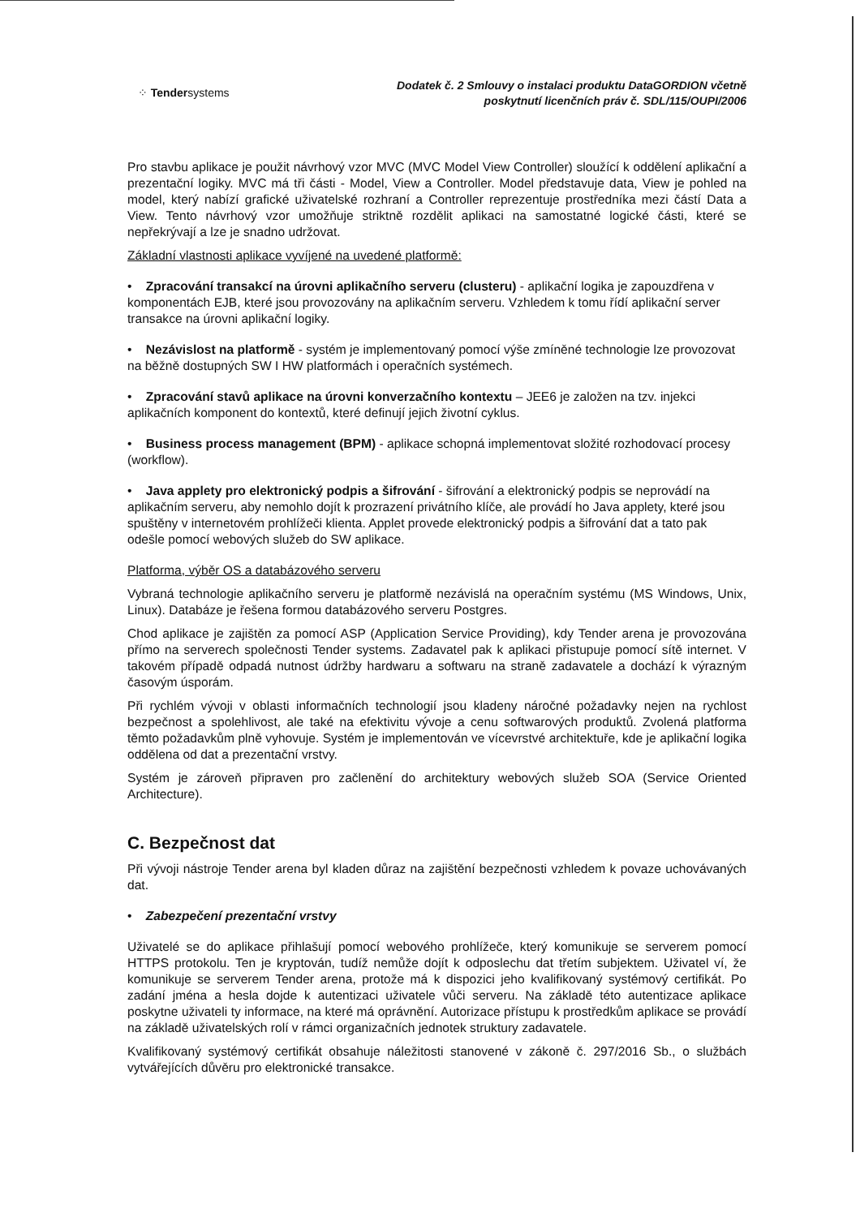⁘ Tendersystems
Dodatek č. 2 Smlouvy o instalaci produktu DataGORDION včetně
poskytnutí licenčních práv č. SDL/115/OUPI/2006
Pro stavbu aplikace je použit návrhový vzor MVC (MVC Model View Controller) sloužící k oddělení aplikační a prezentační logiky. MVC má tři části - Model, View a Controller. Model představuje data, View je pohled na model, který nabízí grafické uživatelské rozhraní a Controller reprezentuje prostředníka mezi částí Data a View. Tento návrhový vzor umožňuje striktně rozdělit aplikaci na samostatné logické části, které se nepřekrývají a lze je snadno udržovat.
Základní vlastnosti aplikace vyvíjené na uvedené platformě:
• Zpracování transakcí na úrovni aplikačního serveru (clusteru) - aplikační logika je zapouzdřena v komponentách EJB, které jsou provozovány na aplikačním serveru. Vzhledem k tomu řídí aplikační server transakce na úrovni aplikační logiky.
• Nezávislost na platformě - systém je implementovaný pomocí výše zmíněné technologie lze provozovat na běžně dostupných SW I HW platformách i operačních systémech.
• Zpracování stavů aplikace na úrovni konverzačního kontextu – JEE6 je založen na tzv. injekci aplikačních komponent do kontextů, které definují jejich životní cyklus.
• Business process management (BPM) - aplikace schopná implementovat složité rozhodovací procesy (workflow).
• Java applety pro elektronický podpis a šifrování - šifrování a elektronický podpis se neprovádí na aplikačním serveru, aby nemohlo dojít k prozrazení privátního klíče, ale provádí ho Java applety, které jsou spuštěny v internetovém prohlížeči klienta. Applet provede elektronický podpis a šifrování dat a tato pak odešle pomocí webových služeb do SW aplikace.
Platforma, výběr OS a databázového serveru
Vybraná technologie aplikačního serveru je platformě nezávislá na operačním systému (MS Windows, Unix, Linux). Databáze je řešena formou databázového serveru Postgres.
Chod aplikace je zajištěn za pomocí ASP (Application Service Providing), kdy Tender arena je provozována přímo na serverech společnosti Tender systems. Zadavatel pak k aplikaci přistupuje pomocí sítě internet. V takovém případě odpadá nutnost údržby hardwaru a softwaru na straně zadavatele a dochází k výrazným časovým úsporám.
Při rychlém vývoji v oblasti informačních technologií jsou kladeny náročné požadavky nejen na rychlost bezpečnost a spolehlivost, ale také na efektivitu vývoje a cenu softwarových produktů. Zvolená platforma těmto požadavkům plně vyhovuje. Systém je implementován ve vícevrstvé architektuře, kde je aplikační logika oddělena od dat a prezentační vrstvy.
Systém je zároveň připraven pro začlenění do architektury webových služeb SOA (Service Oriented Architecture).
C. Bezpečnost dat
Při vývoji nástroje Tender arena byl kladen důraz na zajištění bezpečnosti vzhledem k povaze uchovávaných dat.
• Zabezpečení prezentační vrstvy
Uživatelé se do aplikace přihlašují pomocí webového prohlížeče, který komunikuje se serverem pomocí HTTPS protokolu. Ten je kryptován, tudíž nemůže dojít k odposlechu dat třetím subjektem. Uživatel ví, že komunikuje se serverem Tender arena, protože má k dispozici jeho kvalifikovaný systémový certifikát. Po zadání jména a hesla dojde k autentizaci uživatele vůči serveru. Na základě této autentizace aplikace poskytne uživateli ty informace, na které má oprávnění. Autorizace přístupu k prostředkům aplikace se provádí na základě uživatelských rolí v rámci organizačních jednotek struktury zadavatele.
Kvalifikovaný systémový certifikát obsahuje náležitosti stanovené v zákoně č. 297/2016 Sb., o službách vytvářejících důvěru pro elektronické transakce.